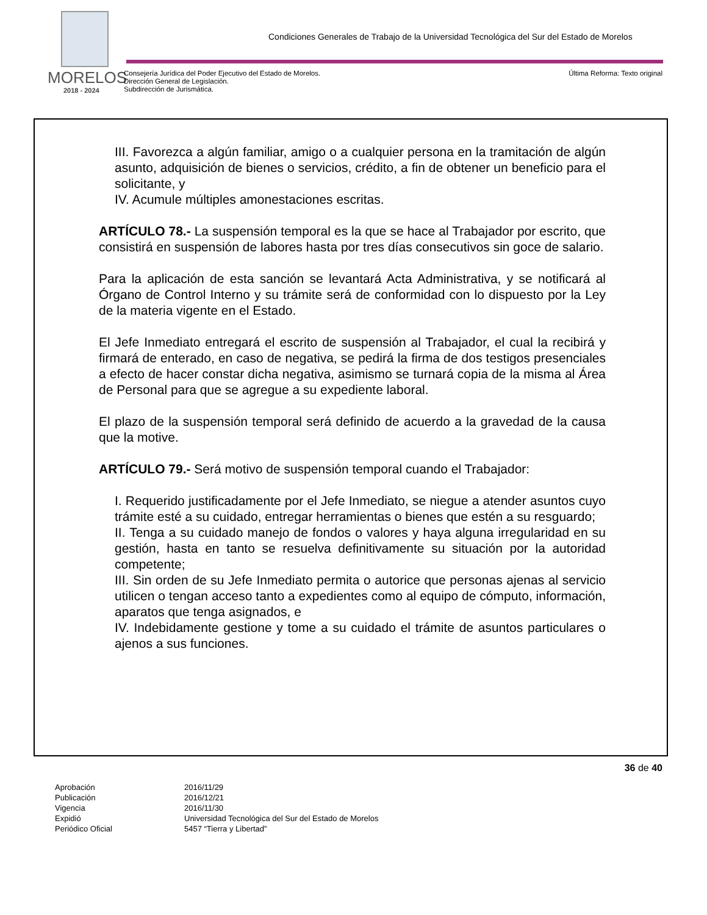MORELOS
2018 - 2024
Condiciones Generales de Trabajo de la Universidad Tecnológica del Sur del Estado de Morelos
Consejería Jurídica del Poder Ejecutivo del Estado de Morelos.
Dirección General de Legislación.
Subdirección de Jurismática.
Última Reforma: Texto original
III. Favorezca a algún familiar, amigo o a cualquier persona en la tramitación de algún asunto, adquisición de bienes o servicios, crédito, a fin de obtener un beneficio para el solicitante, y
IV. Acumule múltiples amonestaciones escritas.
ARTÍCULO 78.- La suspensión temporal es la que se hace al Trabajador por escrito, que consistirá en suspensión de labores hasta por tres días consecutivos sin goce de salario.
Para la aplicación de esta sanción se levantará Acta Administrativa, y se notificará al Órgano de Control Interno y su trámite será de conformidad con lo dispuesto por la Ley de la materia vigente en el Estado.
El Jefe Inmediato entregará el escrito de suspensión al Trabajador, el cual la recibirá y firmará de enterado, en caso de negativa, se pedirá la firma de dos testigos presenciales a efecto de hacer constar dicha negativa, asimismo se turnará copia de la misma al Área de Personal para que se agregue a su expediente laboral.
El plazo de la suspensión temporal será definido de acuerdo a la gravedad de la causa que la motive.
ARTÍCULO 79.- Será motivo de suspensión temporal cuando el Trabajador:
I. Requerido justificadamente por el Jefe Inmediato, se niegue a atender asuntos cuyo trámite esté a su cuidado, entregar herramientas o bienes que estén a su resguardo;
II. Tenga a su cuidado manejo de fondos o valores y haya alguna irregularidad en su gestión, hasta en tanto se resuelva definitivamente su situación por la autoridad competente;
III. Sin orden de su Jefe Inmediato permita o autorice que personas ajenas al servicio utilicen o tengan acceso tanto a expedientes como al equipo de cómputo, información, aparatos que tenga asignados, e
IV. Indebidamente gestione y tome a su cuidado el trámite de asuntos particulares o ajenos a sus funciones.
36 de 40
| Aprobación | 2016/11/29 |
| Publicación | 2016/12/21 |
| Vigencia | 2016/11/30 |
| Expidió | Universidad Tecnológica del Sur del Estado de Morelos |
| Periódico Oficial | 5457 “Tierra y Libertad” |